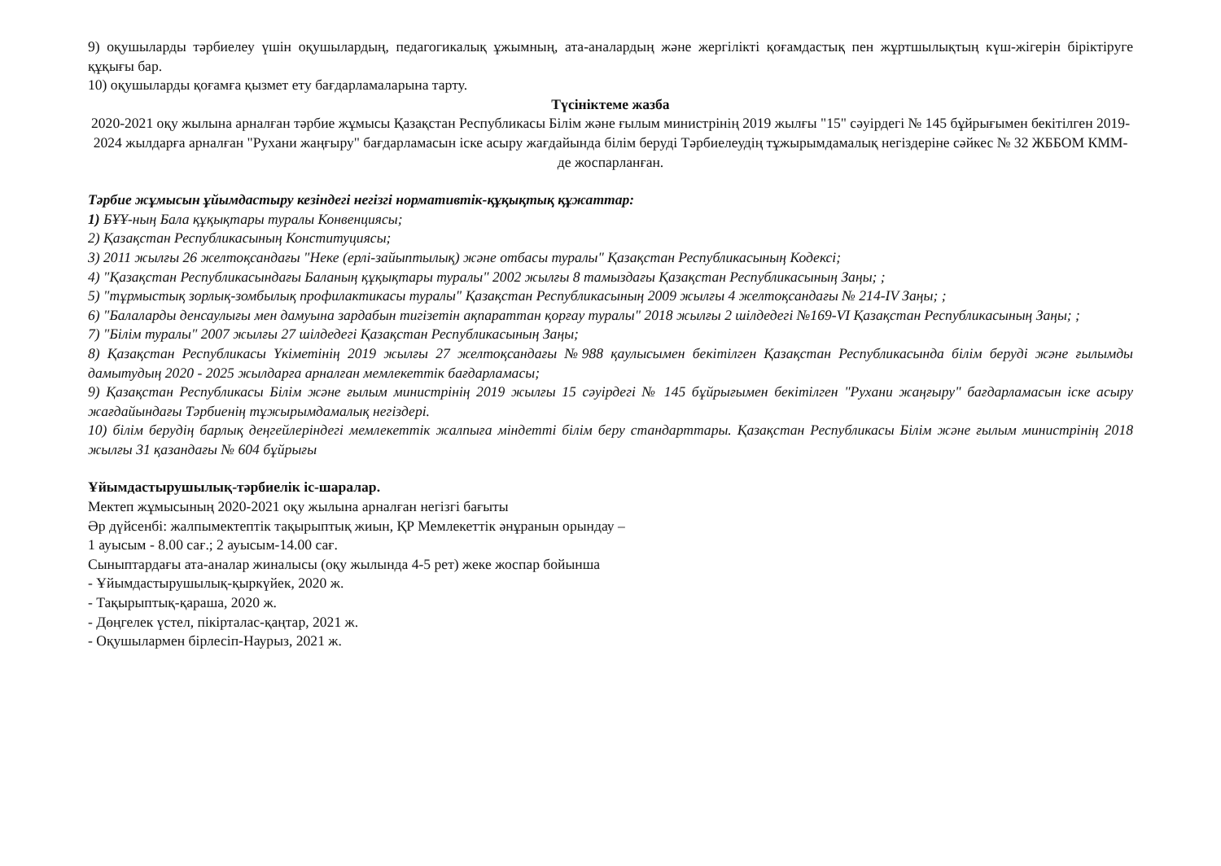9) оқушыларды тәрбиелеу үшін оқушылардың, педагогикалық ұжымның, ата-аналардың және жергілікті қоғамдастық пен жұртшылықтың күш-жігерін біріктіруге құқығы бар.
10) оқушыларды қоғамға қызмет ету бағдарламаларына тарту.
Түсініктеме жазба
2020-2021 оқу жылына арналған тәрбие жұмысы Қазақстан Республикасы Білім және ғылым министрінің 2019 жылғы "15" сәуірдегі № 145 бұйрығымен бекітілген 2019-2024 жылдарға арналған "Рухани жаңғыру" бағдарламасын іске асыру жағдайында білім беруді Тәрбиелеудің тұжырымдамалық негіздеріне сәйкес № 32 ЖББОМ КММ-де жоспарланған.
Тәрбие жұмысын ұйымдастыру кезіндегі негізгі нормативтік-құқықтық құжаттар:
1) БҰҰ-ның Бала құқықтары туралы Конвенциясы;
2) Қазақстан Республикасының Конституциясы;
3) 2011 жылғы 26 желтоқсандағы "Неке (ерлі-зайыптылық) және отбасы туралы" Қазақстан Республикасының Кодексі;
4) "Қазақстан Республикасындағы Баланың құқықтары туралы" 2002 жылғы 8 тамыздағы Қазақстан Республикасының Заңы; ;
5) "тұрмыстық зорлық-зомбылық профилактикасы туралы" Қазақстан Республикасының 2009 жылғы 4 желтоқсандағы № 214-IV Заңы; ;
6) "Балаларды денсаулығы мен дамуына зардабын тигізетін ақпараттан қорғау туралы" 2018 жылғы 2 шілдедегі №169-VI Қазақстан Республикасының Заңы; ;
7) "Білім туралы" 2007 жылғы 27 шілдедегі Қазақстан Республикасының Заңы;
8) Қазақстан Республикасы Үкіметінің 2019 жылғы 27 желтоқсандағы №988 қаулысымен бекітілген Қазақстан Республикасында білім беруді және ғылымды дамытудың 2020 - 2025 жылдарға арналған мемлекеттік бағдарламасы;
9) Қазақстан Республикасы Білім және ғылым министрінің 2019 жылғы 15 сәуірдегі № 145 бұйрығымен бекітілген "Рухани жаңғыру" бағдарламасын іске асыру жағдайындағы Тәрбиенің тұжырымдамалық негіздері.
10) білім берудің барлық деңгейлеріндегі мемлекеттік жалпыға міндетті білім беру стандарттары. Қазақстан Республикасы Білім және ғылым министрінің 2018 жылғы 31 қазандағы № 604 бұйрығы
Ұйымдастырушылық-тәрбиелік іс-шаралар.
Мектеп жұмысының 2020-2021 оқу жылына арналған негізгі бағыты
Әр дүйсенбі: жалпымектептік тақырыптық жиын, ҚР Мемлекеттік әнұранын орындау –
1 ауысым - 8.00 сағ.; 2 ауысым-14.00 сағ.
Сыныптардағы ата-аналар жиналысы (оқу жылында 4-5 рет) жеке жоспар бойынша
- Ұйымдастырушылық-қыркүйек, 2020 ж.
- Тақырыптық-қараша, 2020 ж.
- Дөңгелек үстел, пікірталас-қаңтар, 2021 ж.
- Оқушылармен бірлесіп-Наурыз, 2021 ж.